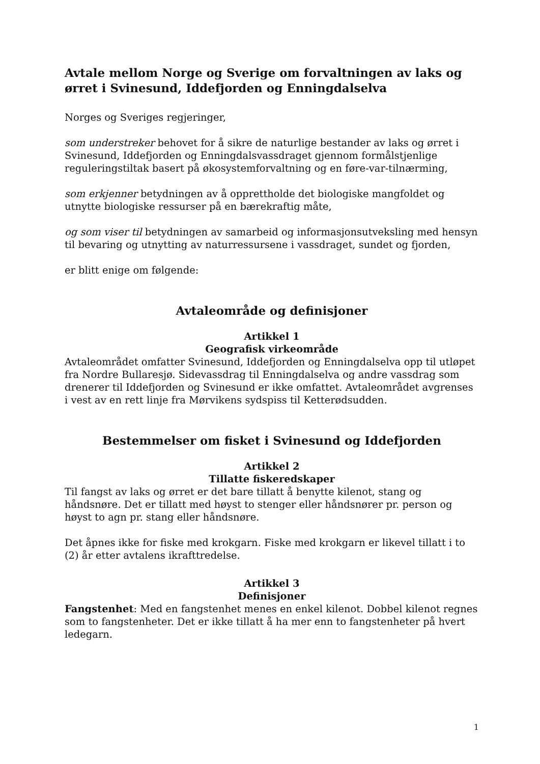Avtale mellom Norge og Sverige om forvaltningen av laks og ørret i Svinesund, Iddefjorden og Enningdalselva
Norges og Sveriges regjeringer,
som understreker behovet for å sikre de naturlige bestander av laks og ørret i Svinesund, Iddefjorden og Enningdalsvassdraget gjennom formålstjenlige reguleringstiltak basert på økosystemforvaltning og en føre-var-tilnærming,
som erkjenner betydningen av å opprettholde det biologiske mangfoldet og utnytte biologiske ressurser på en bærekraftig måte,
og som viser til betydningen av samarbeid og informasjonsutveksling med hensyn til bevaring og utnytting av naturressursene i vassdraget, sundet og fjorden,
er blitt enige om følgende:
Avtaleområde og definisjoner
Artikkel 1
Geografisk virkeområde
Avtaleområdet omfatter Svinesund, Iddefjorden og Enningdalselva opp til utløpet fra Nordre Bullaresjø. Sidevassdrag til Enningdalselva og andre vassdrag som drenerer til Iddefjorden og Svinesund er ikke omfattet. Avtaleområdet avgrenses i vest av en rett linje fra Mørvikens sydspiss til Ketterødsudden.
Bestemmelser om fisket i Svinesund og Iddefjorden
Artikkel 2
Tillatte fiskeredskaper
Til fangst av laks og ørret er det bare tillatt å benytte kilenot, stang og håndsnøre. Det er tillatt med høyst to stenger eller håndsnører pr. person og høyst to agn pr. stang eller håndsnøre.
Det åpnes ikke for fiske med krokgarn. Fiske med krokgarn er likevel tillatt i to (2) år etter avtalens ikrafttredelse.
Artikkel 3
Definisjoner
Fangstenhet: Med en fangstenhet menes en enkel kilenot. Dobbel kilenot regnes som to fangstenheter. Det er ikke tillatt å ha mer enn to fangstenheter på hvert ledegarn.
1